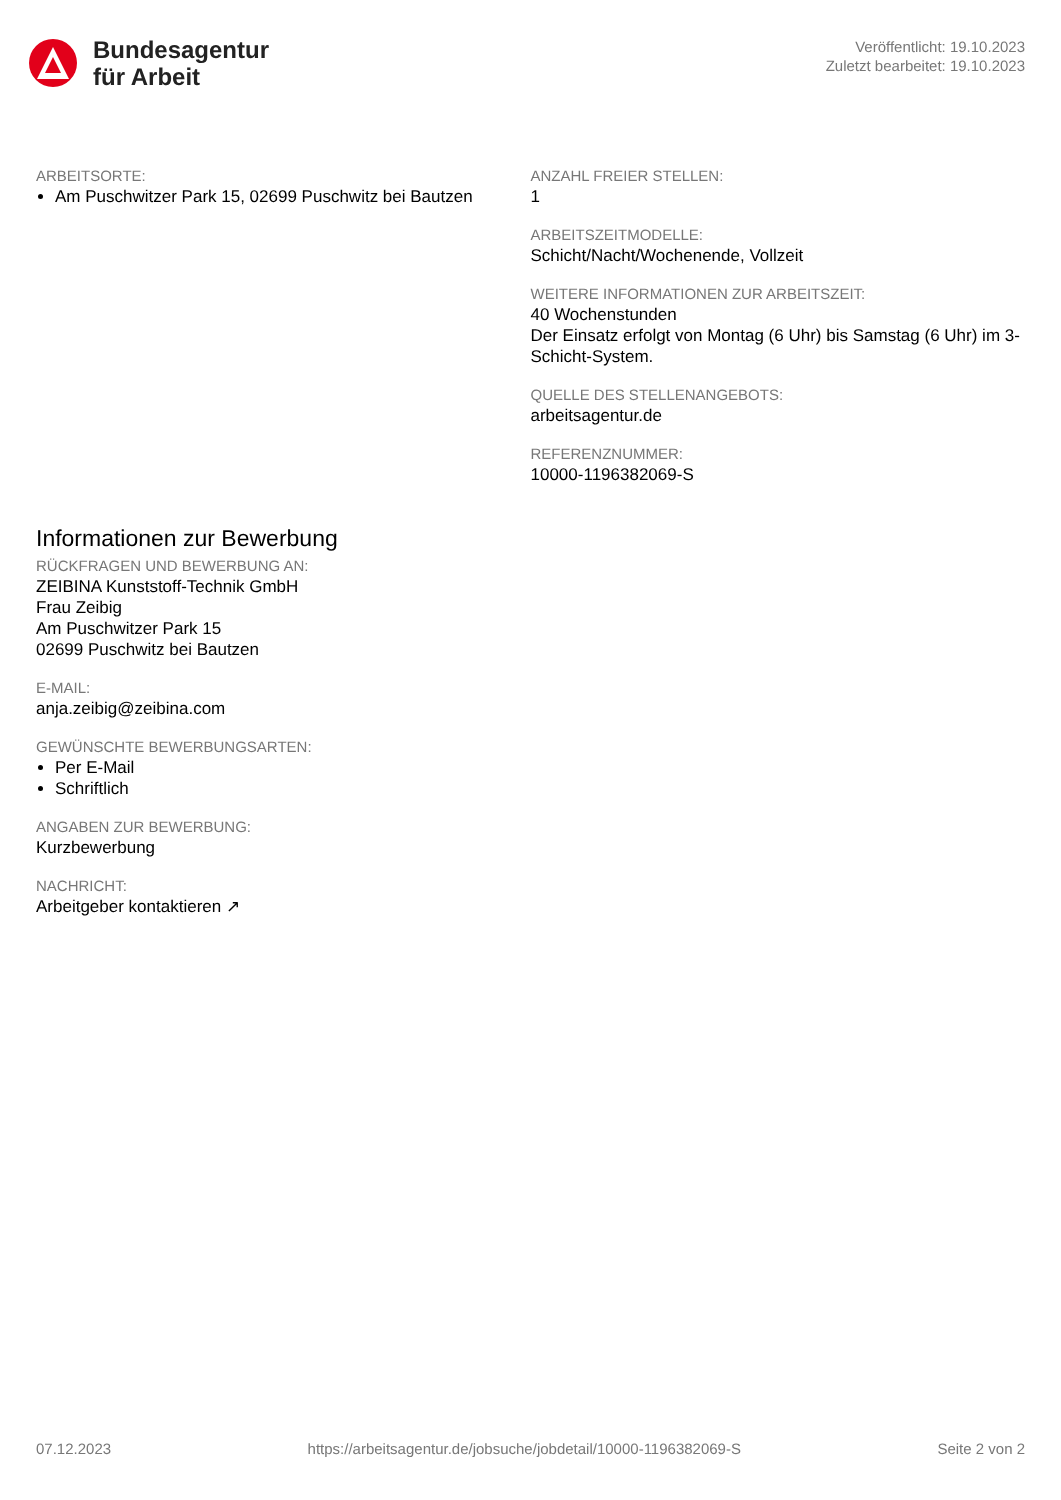Bundesagentur
für Arbeit
Veröffentlicht: 19.10.2023
Zuletzt bearbeitet: 19.10.2023
ARBEITSORTE:
Am Puschwitzer Park 15, 02699 Puschwitz bei Bautzen
ANZAHL FREIER STELLEN:
1
ARBEITSZEITMODELLE:
Schicht/Nacht/Wochenende, Vollzeit
WEITERE INFORMATIONEN ZUR ARBEITSZEIT:
40 Wochenstunden
Der Einsatz erfolgt von Montag (6 Uhr) bis Samstag (6 Uhr) im 3-Schicht-System.
QUELLE DES STELLENANGEBOTS:
arbeitsagentur.de
REFERENZNUMMER:
10000-1196382069-S
Informationen zur Bewerbung
RÜCKFRAGEN UND BEWERBUNG AN:
ZEIBINA Kunststoff-Technik GmbH
Frau Zeibig
Am Puschwitzer Park 15
02699 Puschwitz bei Bautzen
E-MAIL:
anja.zeibig@zeibina.com
GEWÜNSCHTE BEWERBUNGSARTEN:
Per E-Mail
Schriftlich
ANGABEN ZUR BEWERBUNG:
Kurzbewerbung
NACHRICHT:
Arbeitgeber kontaktieren ↗
07.12.2023 https://arbeitsagentur.de/jobsuche/jobdetail/10000-1196382069-S Seite 2 von 2